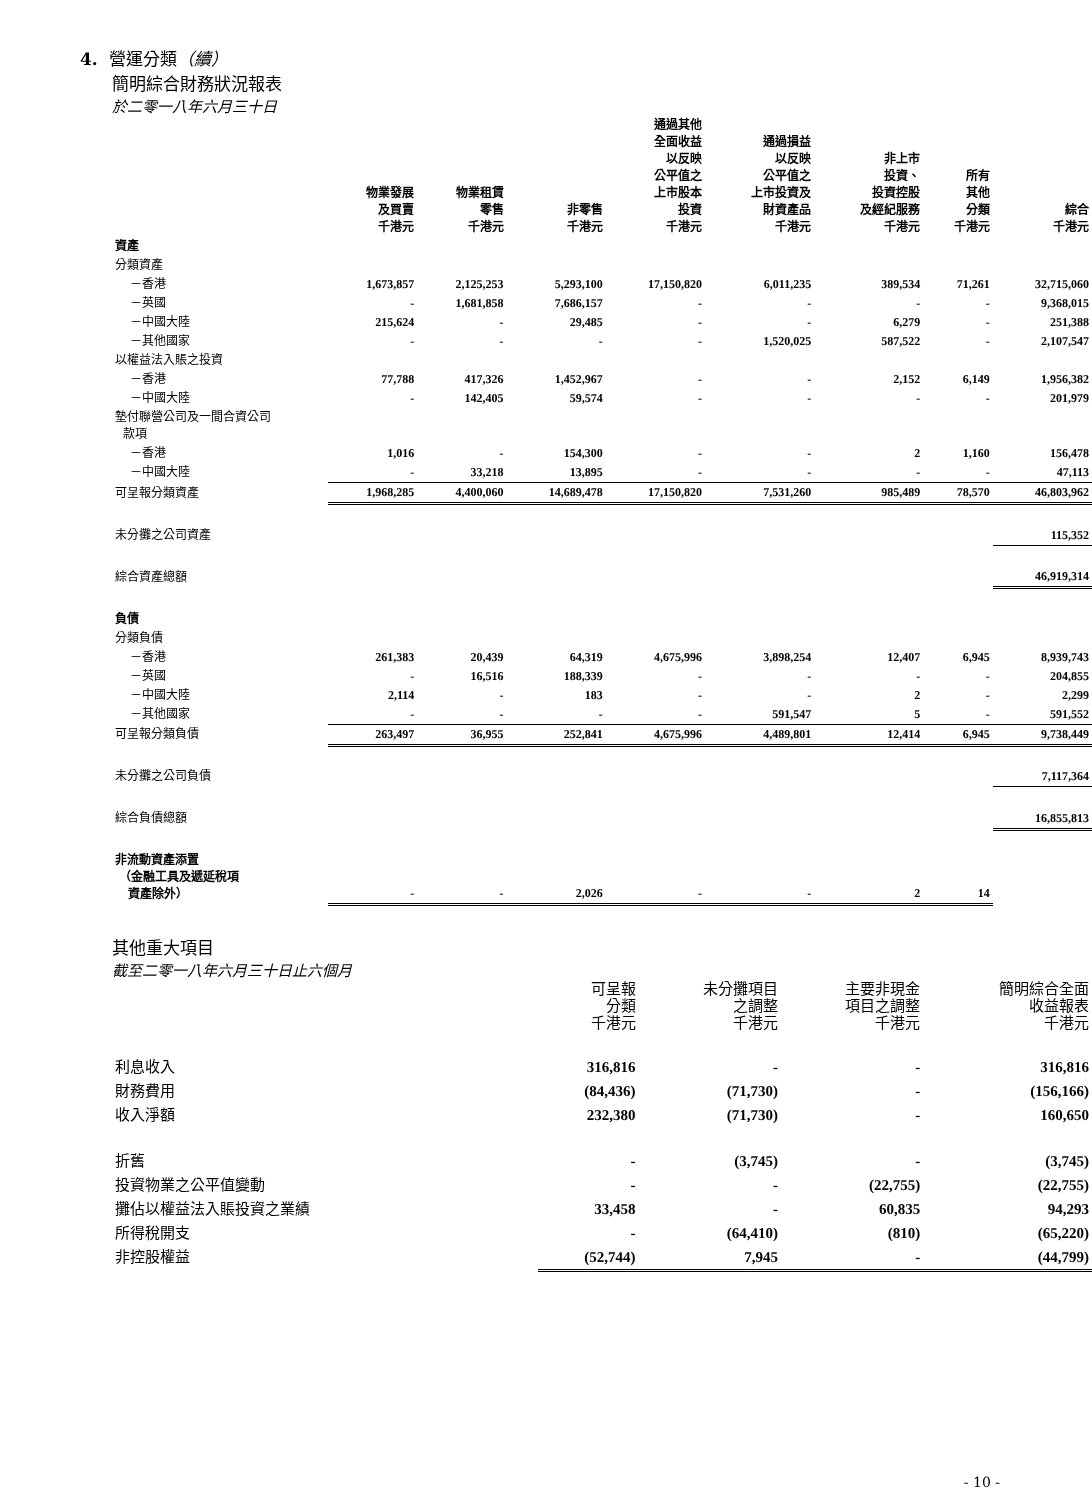4. 營運分類（續）
簡明綜合財務狀況報表
於二零一八年六月三十日
| | 物業發展 及買賣 千港元 | 物業租賃 零售 千港元 | 非零售 千港元 | 通過其他 全面收益 以反映 公平值之 上市股本 投資 千港元 | 通過損益 以反映 公平值之 上市投資及 財資產品 千港元 | 非上市 投資、 投資控股 及經紀服務 千港元 | 所有 其他 分類 千港元 | 綜合 千港元 |
| --- | --- | --- | --- | --- | --- | --- | --- | --- |
| 資產 | | | | | | | | |
| 分類資產 | | | | | | | | |
| －香港 | 1,673,857 | 2,125,253 | 5,293,100 | 17,150,820 | 6,011,235 | 389,534 | 71,261 | 32,715,060 |
| －英國 | - | 1,681,858 | 7,686,157 | - | - | - | - | 9,368,015 |
| －中國大陸 | 215,624 | - | 29,485 | - | - | 6,279 | - | 251,388 |
| －其他國家 | - | - | - | - | 1,520,025 | 587,522 | - | 2,107,547 |
| 以權益法入賬之投資 | | | | | | | | |
| －香港 | 77,788 | 417,326 | 1,452,967 | - | - | 2,152 | 6,149 | 1,956,382 |
| －中國大陸 | - | 142,405 | 59,574 | - | - | - | - | 201,979 |
| 墊付聯營公司及一間合資公司 款項 | | | | | | | | |
| －香港 | 1,016 | - | 154,300 | - | - | 2 | 1,160 | 156,478 |
| －中國大陸 | - | 33,218 | 13,895 | - | - | - | - | 47,113 |
| 可呈報分類資產 | 1,968,285 | 4,400,060 | 14,689,478 | 17,150,820 | 7,531,260 | 985,489 | 78,570 | 46,803,962 |
| 未分攤之公司資產 | | | | | | | | 115,352 |
| 綜合資產總額 | | | | | | | | 46,919,314 |
| 負債 | | | | | | | | |
| 分類負債 | | | | | | | | |
| －香港 | 261,383 | 20,439 | 64,319 | 4,675,996 | 3,898,254 | 12,407 | 6,945 | 8,939,743 |
| －英國 | - | 16,516 | 188,339 | - | - | - | - | 204,855 |
| －中國大陸 | 2,114 | - | 183 | - | - | 2 | - | 2,299 |
| －其他國家 | - | - | - | - | 591,547 | 5 | - | 591,552 |
| 可呈報分類負債 | 263,497 | 36,955 | 252,841 | 4,675,996 | 4,489,801 | 12,414 | 6,945 | 9,738,449 |
| 未分攤之公司負債 | | | | | | | | 7,117,364 |
| 綜合負債總額 | | | | | | | | 16,855,813 |
| 非流動資產添置 （金融工具及遞延稅項 資產除外） | - | - | 2,026 | - | - | 2 | 14 | |
其他重大項目
截至二零一八年六月三十日止六個月
| | 可呈報 分類 千港元 | 未分攤項目 之調整 千港元 | 主要非現金 項目之調整 千港元 | 簡明綜合全面 收益報表 千港元 |
| --- | --- | --- | --- | --- |
| 利息收入 | 316,816 | - | - | 316,816 |
| 財務費用 | (84,436) | (71,730) | - | (156,166) |
| 收入淨額 | 232,380 | (71,730) | - | 160,650 |
| 折舊 | - | (3,745) | - | (3,745) |
| 投資物業之公平值變動 | - | - | (22,755) | (22,755) |
| 攤佔以權益法入賬投資之業績 | 33,458 | - | 60,835 | 94,293 |
| 所得稅開支 | - | (64,410) | (810) | (65,220) |
| 非控股權益 | (52,744) | 7,945 | - | (44,799) |
- 10 -